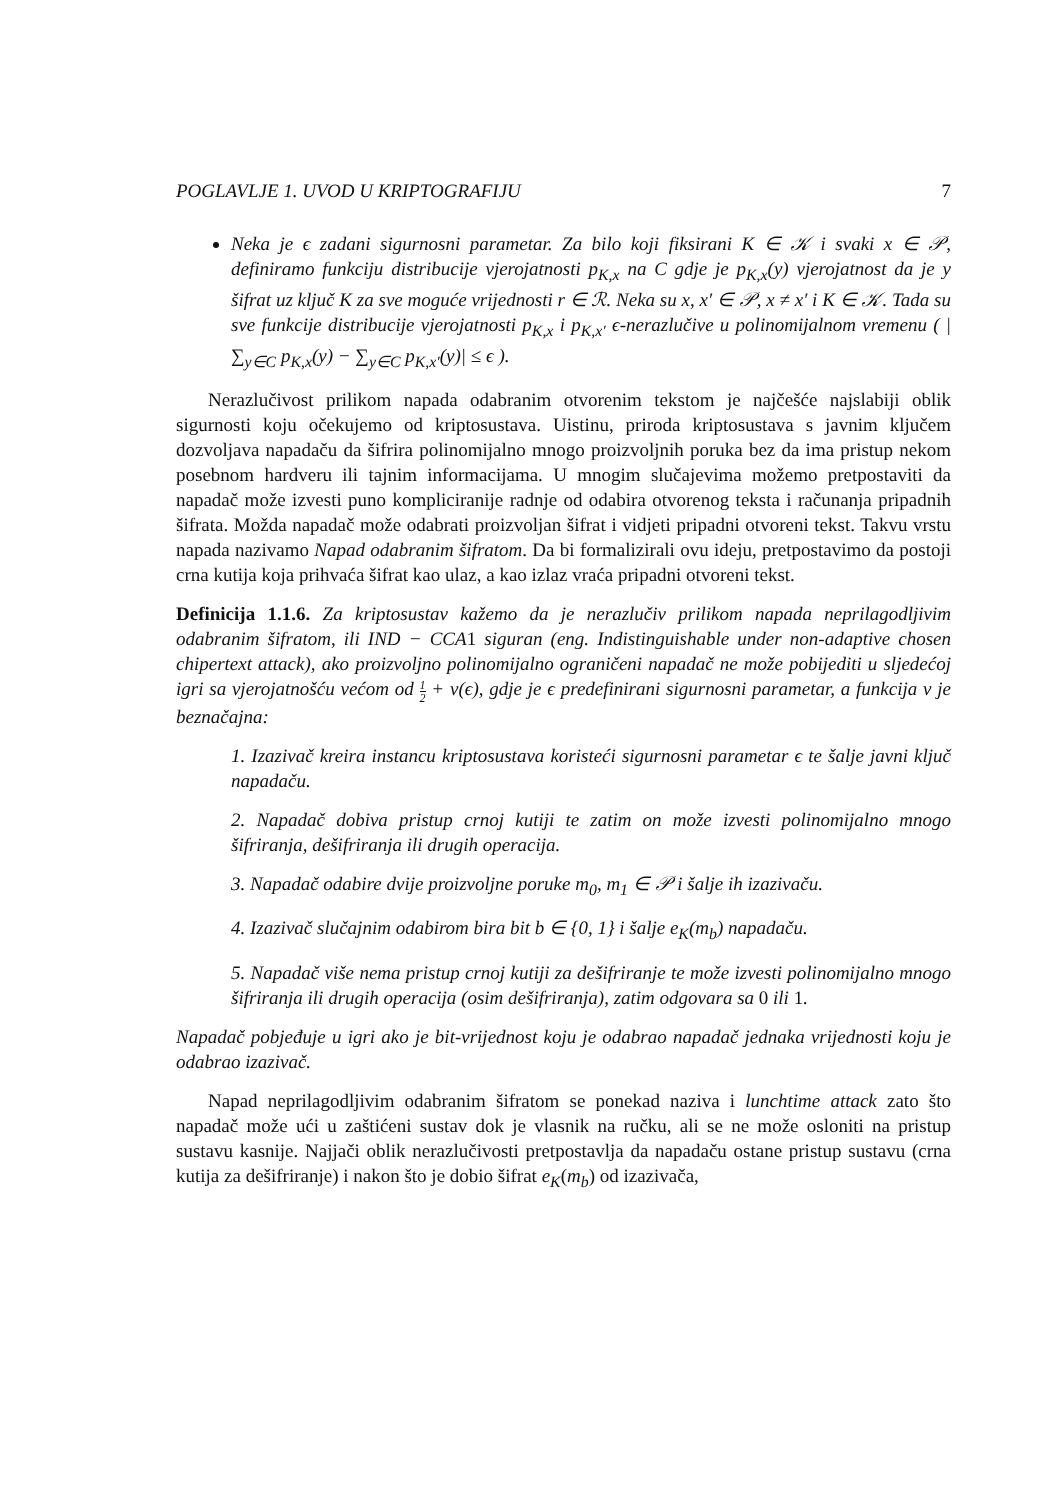POGLAVLJE 1. UVOD U KRIPTOGRAFIJU 7
Neka je ϵ zadani sigurnosni parametar. Za bilo koji fiksirani K ∈ 𝒦 i svaki x ∈ 𝒫, definiramo funkciju distribucije vjerojatnosti p<sub>K,x</sub> na C gdje je p<sub>K,x</sub>(y) vjerojatnost da je y šifrat uz ključ K za sve moguće vrijednosti r ∈ ℛ. Neka su x, x′ ∈ 𝒫, x ≠ x′ i K ∈ 𝒦. Tada su sve funkcije distribucije vjerojatnosti p<sub>K,x</sub> i p<sub>K,x′</sub> ϵ-nerazlučive u polinomijalnom vremenu ( | ∑<sub>y∈C</sub> p<sub>K,x</sub>(y) − ∑<sub>y∈C</sub> p<sub>K,x′</sub>(y)| ≤ ϵ ).
Nerazlučivost prilikom napada odabranim otvorenim tekstom je najčešće najslabiji oblik sigurnosti koju očekujemo od kriptosustava. Uistinu, priroda kriptosustava s javnim ključem dozvoljava napadaču da šifrira polinomijalno mnogo proizvoljnih poruka bez da ima pristup nekom posebnom hardveru ili tajnim informacijama. U mnogim slučajevima možemo pretpostaviti da napadač može izvesti puno kompliciranije radnje od odabira otvorenog teksta i računanja pripadnih šifrata. Možda napadač može odabrati proizvoljan šifrat i vidjeti pripadni otvoreni tekst. Takvu vrstu napada nazivamo Napad odabranim šifratom. Da bi formalizirali ovu ideju, pretpostavimo da postoji crna kutija koja prihvaća šifrat kao ulaz, a kao izlaz vraća pripadni otvoreni tekst.
Definicija 1.1.6. Za kriptosustav kažemo da je nerazlučiv prilikom napada neprilagodljivim odabranim šifratom, ili IND − CCA1 siguran (eng. Indistinguishable under non-adaptive chosen chipertext attack), ako proizvoljno polinomijalno ograničeni napadač ne može pobijediti u sljedećoj igri sa vjerojatnošću većom od 1 2 + ν(ϵ), gdje je ϵ predefinirani sigurnosni parametar, a funkcija ν je beznačajna:
1. Izazivač kreira instancu kriptosustava koristeći sigurnosni parametar ϵ te šalje javni ključ napadaču.
2. Napadač dobiva pristup crnoj kutiji te zatim on može izvesti polinomijalno mnogo šifriranja, dešifriranja ili drugih operacija.
3. Napadač odabire dvije proizvoljne poruke m<sub>0</sub>, m<sub>1</sub> ∈ 𝒫 i šalje ih izazivaču.
4. Izazivač slučajnim odabirom bira bit b ∈ {0, 1} i šalje e<sub>K</sub>(m<sub>b</sub>) napadaču.
5. Napadač više nema pristup crnoj kutiji za dešifriranje te može izvesti polinomijalno mnogo šifriranja ili drugih operacija (osim dešifriranja), zatim odgovara sa 0 ili 1.
Napadač pobjeđuje u igri ako je bit-vrijednost koju je odabrao napadač jednaka vrijednosti koju je odabrao izazivač.
Napad neprilagodljivim odabranim šifratom se ponekad naziva i lunchtime attack zato što napadač može ući u zaštićeni sustav dok je vlasnik na ručku, ali se ne može osloniti na pristup sustavu kasnije. Najjači oblik nerazlučivosti pretpostavlja da napadaču ostane pristup sustavu (crna kutija za dešifriranje) i nakon što je dobio šifrat e<sub>K</sub>(m<sub>b</sub>) od izazivača,